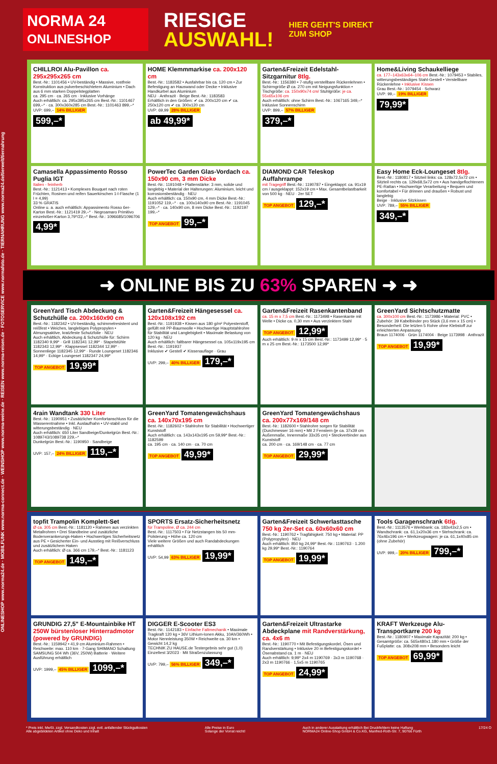ONLINESHOP www.norma24.de · MOBILFUNK www.norma-connect.de · WEINSHOP www.norma-weine.de · REISEN www.norma-reisen.de · FOTOSERVICE www.normafoto.de · TIERNAHRUNG www.norma24.de/tierwelt/tiernahrung
NORMA 24
ONLINESHOP
RIESIGE
AUSWAHL!
HIER GEHT'S DIREKT
ZUM SHOP
CHILLROI Alu-Pavillon ca. 295x295x265 cm
Best.-Nr.: 1101456 • UV-beständig • Massive, rostfreie Konstruktion aus pulverbeschichtetem Aluminium • Dach aus 6 mm starken Doppelstegplatten
ca. 295 cm · ca. 265 cm · Inklusive Vorhänge
Auch erhältlich: ca. 295x395x265 cm Best.-Nr.: 1101467 699,–* · ca. 300x360x285 cm Best.-Nr.: 1101463 899,–*
UVP: 699,– 14% BILLIGER
599,–*
HOME Klemmmarkise ca. 200x120 cm
Best.-Nr.: 1183582 • Ausfahrbar bis ca. 120 cm • Zur Befestigung an Hauswand oder Decke • Inklusive Handkurbel aus Aluminium
NEU · Anthrazit · Beige Best.-Nr.: 1183583
Erhältlich in den Größen: ✔ ca. 200x120 cm ✔ ca. 250x120 cm ✔ ca. 300x120 cm
UVP: 69,99 28% BILLIGER
ab 49,99*
Garten&Freizeit Edelstahl-Sitzgarnitur 8tlg.
Best.-Nr.: 1156380 • 7-stufig verstellbare Rückenlehnen • Schirmgröße Ø ca. 270 cm mit Neigungsfunktion • Tischgröße: ca. 150x90x74 cm/ Stuhlgröße: je ca. 55x65x106 cm
Auch erhältlich: ohne Schirm Best.-Nr.: 1067165 349,–*
Inklusive Sonnenschirm
UVP: 899,– 57% BILLIGER
379,–*
Home&Living Schaukelliege
ca. 177–143x63x64–106 cm Best.-Nr.: 1079453 • Stabiles, witterungsbeständiges Stahl-Gestell • Verstellbare Rückenlehne • Inklusive Kissen
Grau Best.-Nr.: 1079454 · Schwarz
UVP: 99,– 19% BILLIGER
79,99*
Camasella Appassimento Rosso Puglia IGT
Italien - feinherb
Best.-Nr.: 1121413 • Komplexes Bouquet nach roten Früchten, Rosinen und reifen Sauerkirschen 1-l-Flasche (1 l = 4,99)
33 % GRATIS
Online u. a. auch erhältlich: Appassimento Rosso 6er-Karton Best.-Nr.: 1121419 29,–* · Negroamaro Primitivo einzeln/6er-Karton 3,79*/22,–* Best.-Nr.: 1096685/1096706
4,99*
PowerTec Garden Glas-Vordach ca. 150x90 cm, 3 mm Dicke
Best.-Nr.: 1191048 • Plattenstärke: 3 mm, solide und langlebig • Material der Halterungen: Aluminium, leicht und korrosionsbeständig · NEU
Auch erhältlich: ca. 150x90 cm, 4 mm Dicke Best.-Nr.: 1191052 119,–* · ca. 100x140x90 cm Best.-Nr.: 1191045 129,–* · ca. 140x90 cm, 8 mm Dicke Best.-Nr.: 1192197 199,–*
TOP ANGEBOT 99,–*
DIAMOND CAR Teleskop Auffahrrampe
mit Tragegriff Best.-Nr.: 1190787 • Eingeklappt: ca. 91x19 cm / ausgeklappt: 152x19 cm • Max. Gesamtbelastbarkeit von 500 kg · NEU · 2er SET
TOP ANGEBOT 129,–*
Easy Home Eck-Loungeset 8tlg.
Best.-Nr.: 1180817 • Sitzteil links: ca. 128x72,5x72 cm • Sitzteil rechts ca. 129x68,5x72 cm • Aus handgeflochtenem PE-Rattan • Hochwertige Verarbeitung • Bequem und komfortabel • Für drinnen und draußen • Robust und langlebig
Beige · Inklusive Sitzkissen
UVP: 789,– 55% BILLIGER
349,–*
➜ ONLINE BIS ZU 63% SPAREN ➜ ➜
GreenYard Tisch Abdeckung & Schutzhülle ca. 200x160x90 cm
Best.-Nr.: 1182342 • UV-beständig, schimmelresistent und reißfest • Weiches, langlebiges Polypropylen • Atmungsaktive, kratzfeste Schutzfolie · NEU
Auch erhältlich, Abdeckung & Schutzhülle für: Schirm 1182340 9,99* · Grill 1182341 12,99* · Stapelstühle 1182343 12,99* · Klappsessel 1182344 12,99* · Sonnenliege 1182345 12,99* · Runde Loungeset 1182346 14,99* · Eckige Loungeset 1182347 24,99*
TOP ANGEBOT 19,99*
Garten&Freizeit Hängesessel ca. 120x108x192 cm
Best.-Nr.: 1191938 • Kissen aus 180 g/m² Polyesterstoff, gefüllt mit PP-Baumwolle • Hochwertige Hauptstahlrohre für Stabilität und Langlebigkeit • Maximale Belastung von 120 kg · NEU
Auch erhältlich: faltbarer Hängesessel ca. 105x119x195 cm Best.-Nr.: 1191937
Inklusive ✔ Gestell ✔ Kissenauflage · Grau
UVP: 299,– 40% BILLIGER 179,–*
Garten&Freizeit Rasenkantenband
ca. 15 m x 7,5 cm Best.-Nr.: 1173498 • Rasenkante mit Welle • Dicke ca. 0,30 mm • Aus verzinktem Stahl
TOP ANGEBOT 12,99*
Auch erhältlich: 9 m x 15 cm Best.-Nr.: 1173499 12,99* · 5 m x 25 cm Best.-Nr.: 1173500 12,99*
GreenYard Sichtschutzmatte
ca. 300x100 cm Best.-Nr.: 1173986 • Material: PVC • Zubehör: 39 Kabelbinder pro Stück (3,6 mm x 15 cm) • Besonderheit: Die letzten 5 Rohre ohne Klebstoff zur erleichterten Anpassung
Braun 1174006 · Grün 1174004 · Beige 1173998 · Anthrazit
TOP ANGEBOT 19,99*
4rain Wandtank 330 Liter
Best.-Nr.: 1190951 • Zusätzlicher Komfortanschluss für die Wasserentnahme • Inkl. Auslaufhahn • UV-stabil und witterungsbeständig · NEU
Auch erhältlich: 650 Liter Sandbeige/Dunkelgrün Best.-Nr.: 1089743/1089738 229,–*
Dunkelgrün Best.-Nr.: 1190950 · Sandbeige
UVP: 157,– 24% BILLIGER 119,–*
GreenYard Tomatengewächshaus ca. 140x70x195 cm
Best.-Nr.: 1182602 • Stahlrohre für Stabilität • Hochwertiger Kunststoff
Auch erhältlich: ca. 143x143x195 cm 59,99* Best.-Nr.: 1182599
ca. 195 cm · ca. 140 cm · ca. 70 cm
TOP ANGEBOT 49,99*
GreenYard Tomatengewächshaus ca. 200x77x169/148 cm
Best.-Nr.: 1182600 • Stahlrohre sorgen für Stabilität (Durchmesser 16 mm) • Mit 2 Fenstern (je ca. 37x39 cm Außenmaße, Innenmaße 33x35 cm) • Steckverbinder aus Kunststoff
ca. 200 cm · ca. 169/148 cm · ca. 77 cm
TOP ANGEBOT 29,99*
topfit Trampolin Komplett-Set
Ø ca. 305 cm Best.-Nr.: 1181120 • Rahmen aus verzinkten Metallrohren • Drei Standbeine und zusätzliche Bodenverankerungs-Haken • Hochwertiges Sicherheitsnetz aus PE • Gesicherter Ein- und Ausstieg mit Reißverschluss und zusätzlichem Haken
Auch erhältlich: Ø ca. 366 cm 179,–* Best.-Nr.: 1181123
TOP ANGEBOT 149,–*
SPORTS Ersatz-Sicherheitsnetz
für Trampoline, Ø ca. 244 cm
Best.-Nr.: 1117503 • Für Netzstangen bis 50 mm-Polsterung • Höhe ca. 120 cm
Viele weitere Größen und auch Randabdeckungen erhältlich
UVP: 54,99 63% BILLIGER 19,99*
Garten&Freizeit Schwerlasttasche 750 kg 2er-Set ca. 60x60x60 cm
Best.-Nr.: 1190762 • Tragfähigkeit: 750 kg • Material: PP (Polypropylen) · NEU
Auch erhältlich: 850 kg 24,99* Best.-Nr.: 1190763 · 1.200 kg 29,99* Best.-Nr.: 1190764
TOP ANGEBOT 19,99*
Tools Garagenschrank 6tlg.
Best.-Nr.: 1113576 • Werkbank: ca. 183x43x2,5 cm • Wandschrank: ca. 61,1x20x36 cm • Stehschrank: ca. 76x46x196 cm • Werkzeugwagen: je ca. 61,1x40x85 cm
(ohne Zubehör)
UVP: 999,– 20% BILLIGER 799,–*
GRUNDIG 27,5" E-Mountainbike HT 250W bürstenloser Hinterradmotor (powered by GRUNDIG)
Best.-Nr.: 1159942 • 41,9 cm Aluminium-Rahmen • Reichweite: max. 110 km · 7-Gang SHIMANO Schaltung
SAMSUNG 504 Wh (36V, 250W) Batterie · Weitere Ausführung erhältlich
UVP: 1999,– 45% BILLIGER 1099,–*
DIGGER E-Scooter ES3
Best.-Nr.: 1142183 • Einfache Faltmechanik • Maximale Tragkraft 120 kg • 36V Lithium-Ionen Akku, 10Ah/360Wh • Motor Nennleistung 350W • Reichweite ca. 30 km • Gewicht 14,2 kg
TECHNIK ZU HAUSE.de Testergebnis sehr gut (1,0) Einzeltest 3/2023 · Mit Straßenzulassung
UVP: 799,– 56% BILLIGER 349,–*
Garten&Freizeit Ultrastarke Abdeckplane mit Randverstärkung, ca. 4x6 m
Best.-Nr.: 1190770 • Mit Befestigungskordel, Ösen und Randverstärkung • Inklusive 20 m Befestigungskordel • Ösenabstand ca. 1 m · NEU
Auch erhältlich: 9,99* 2x4 m 1190769 · 3x3 m 1190768 · 2x3 m 1190766 · 1,5x5 m 1190765
TOP ANGEBOT 24,99*
KRAFT Werkzeuge Alu-Transportkarre 200 kg
Best.-Nr.: 1180907 • Maximale Kapazität: 200 kg • Gesamtgröße: ca. 565x480x1.180 mm • Größe der Fußplatte: ca. 308x208 mm • Besonders leicht
TOP ANGEBOT 69,99*
* Preis inkl. MwSt. zzgl. Versandkosten zzgl. evtl. anfallender Stückgutkosten
Alle abgebildeten Artikel ohne Deko und Inhalt
Alle Preise in Euro
Solange der Vorrat reicht!
Auch in anderer Ausstattung erhältlich Bei Druckfehlern keine Haftung
NORMA24 Online-Shop GmbH & Co.KG, Manfred-Roth-Str. 7, 90766 Fürth
17/24 O